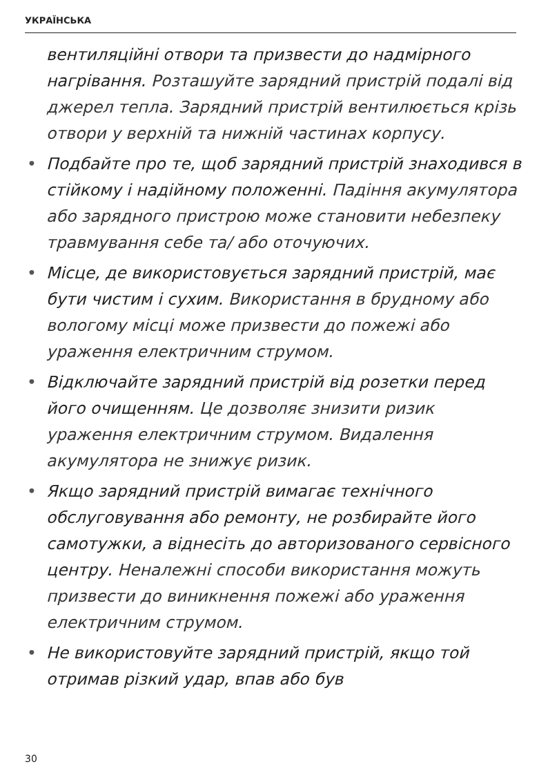УКРАЇНСЬКА
вентиляційні отвори та призвести до надмірного нагрівання. Розташуйте зарядний пристрій подалі від джерел тепла. Зарядний пристрій вентилюється крізь отвори у верхній та нижній частинах корпусу.
• Подбайте про те, щоб зарядний пристрій знаходився в стійкому і надійному положенні. Падіння акумулятора або зарядного пристрою може становити небезпеку травмування себе та/ або оточуючих.
• Місце, де використовується зарядний пристрій, має бути чистим і сухим. Використання в брудному або вологому місці може призвести до пожежі або ураження електричним струмом.
• Відключайте зарядний пристрій від розетки перед його очищенням. Це дозволяє знизити ризик ураження електричним струмом. Видалення акумулятора не знижує ризик.
• Якщо зарядний пристрій вимагає технічного обслуговування або ремонту, не розбирайте його самотужки, а віднесіть до авторизованого сервісного центру. Неналежні способи використання можуть призвести до виникнення пожежі або ураження електричним струмом.
• Не використовуйте зарядний пристрій, якщо той отримав різкий удар, впав або був
30